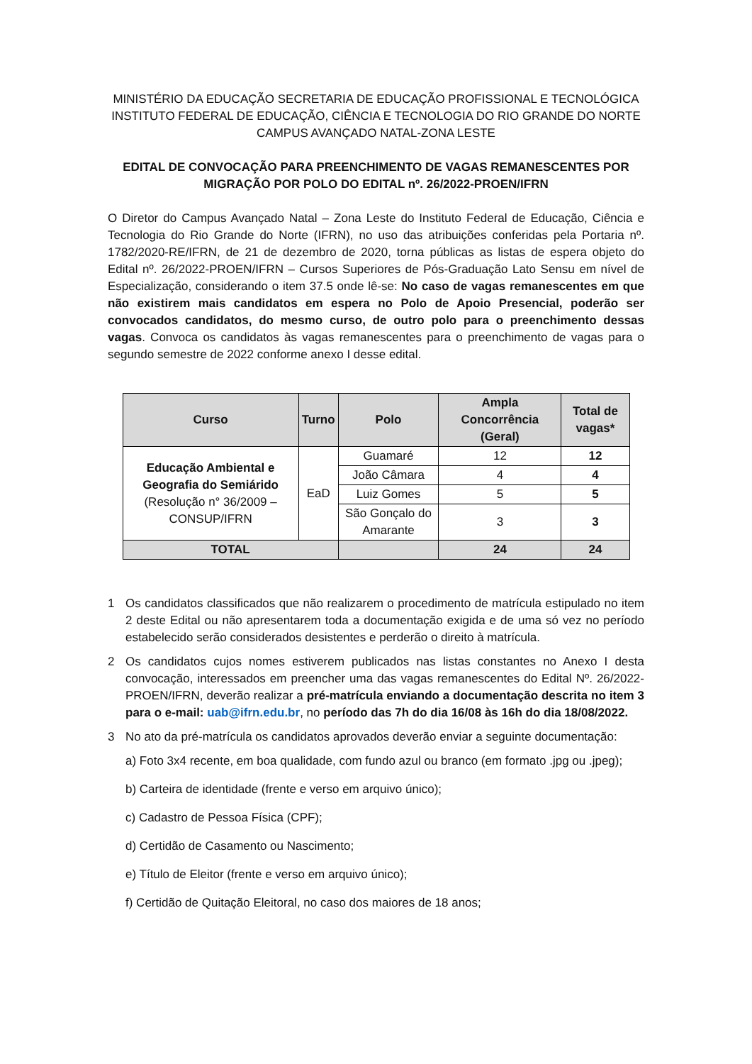MINISTÉRIO DA EDUCAÇÃO SECRETARIA DE EDUCAÇÃO PROFISSIONAL E TECNOLÓGICA
INSTITUTO FEDERAL DE EDUCAÇÃO, CIÊNCIA E TECNOLOGIA DO RIO GRANDE DO NORTE
CAMPUS AVANÇADO NATAL-ZONA LESTE
EDITAL DE CONVOCAÇÃO PARA PREENCHIMENTO DE VAGAS REMANESCENTES POR MIGRAÇÃO POR POLO DO EDITAL nº. 26/2022-PROEN/IFRN
O Diretor do Campus Avançado Natal – Zona Leste do Instituto Federal de Educação, Ciência e Tecnologia do Rio Grande do Norte (IFRN), no uso das atribuições conferidas pela Portaria nº. 1782/2020-RE/IFRN, de 21 de dezembro de 2020, torna públicas as listas de espera objeto do Edital nº. 26/2022-PROEN/IFRN – Cursos Superiores de Pós-Graduação Lato Sensu em nível de Especialização, considerando o item 37.5 onde lê-se: No caso de vagas remanescentes em que não existirem mais candidatos em espera no Polo de Apoio Presencial, poderão ser convocados candidatos, do mesmo curso, de outro polo para o preenchimento dessas vagas. Convoca os candidatos às vagas remanescentes para o preenchimento de vagas para o segundo semestre de 2022 conforme anexo I desse edital.
| Curso | Turno | Polo | Ampla Concorrência (Geral) | Total de vagas* |
| --- | --- | --- | --- | --- |
| Educação Ambiental e Geografia do Semiárido (Resolução n° 36/2009 – CONSUP/IFRN | EaD | Guamaré | 12 | 12 |
| | | João Câmara | 4 | 4 |
| | | Luiz Gomes | 5 | 5 |
| | | São Gonçalo do Amarante | 3 | 3 |
| TOTAL | | | 24 | 24 |
1 Os candidatos classificados que não realizarem o procedimento de matrícula estipulado no item 2 deste Edital ou não apresentarem toda a documentação exigida e de uma só vez no período estabelecido serão considerados desistentes e perderão o direito à matrícula.
2 Os candidatos cujos nomes estiverem publicados nas listas constantes no Anexo I desta convocação, interessados em preencher uma das vagas remanescentes do Edital Nº. 26/2022-PROEN/IFRN, deverão realizar a pré-matrícula enviando a documentação descrita no item 3 para o e-mail: uab@ifrn.edu.br, no período das 7h do dia 16/08 às 16h do dia 18/08/2022.
3 No ato da pré-matrícula os candidatos aprovados deverão enviar a seguinte documentação:
a) Foto 3x4 recente, em boa qualidade, com fundo azul ou branco (em formato .jpg ou .jpeg);
b) Carteira de identidade (frente e verso em arquivo único);
c) Cadastro de Pessoa Física (CPF);
d) Certidão de Casamento ou Nascimento;
e) Título de Eleitor (frente e verso em arquivo único);
f) Certidão de Quitação Eleitoral, no caso dos maiores de 18 anos;